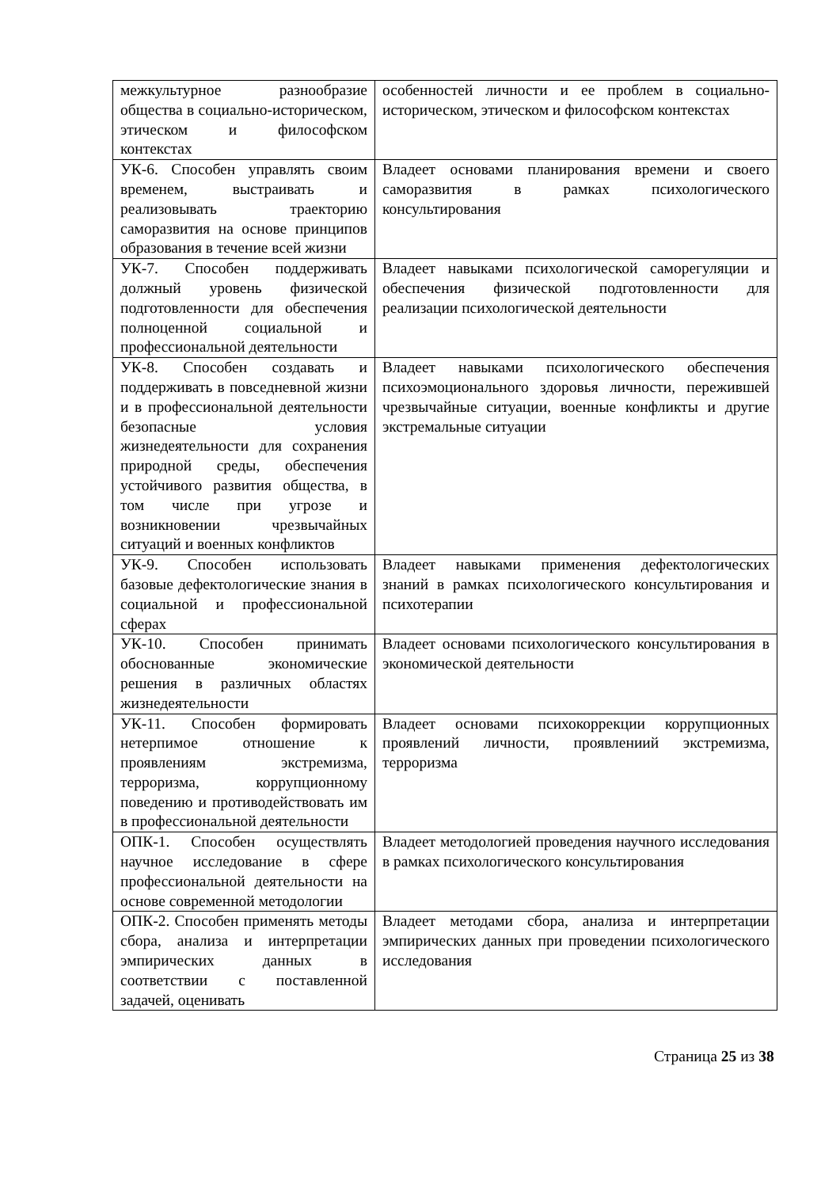| межкультурное разнообразие общества в социально-историческом, этическом и философском контекстах | особенностей личности и ее проблем в социально-историческом, этическом и философском контекстах |
| УК-6. Способен управлять своим временем, выстраивать и реализовывать траекторию саморазвития на основе принципов образования в течение всей жизни | Владеет основами планирования времени и своего саморазвития в рамках психологического консультирования |
| УК-7. Способен поддерживать должный уровень физической подготовленности для обеспечения полноценной социальной и профессиональной деятельности | Владеет навыками психологической саморегуляции и обеспечения физической подготовленности для реализации психологической деятельности |
| УК-8. Способен создавать и поддерживать в повседневной жизни и в профессиональной деятельности безопасные условия жизнедеятельности для сохранения природной среды, обеспечения устойчивого развития общества, в том числе при угрозе и возникновении чрезвычайных ситуаций и военных конфликтов | Владеет навыками психологического обеспечения психоэмоционального здоровья личности, пережившей чрезвычайные ситуации, военные конфликты и другие экстремальные ситуации |
| УК-9. Способен использовать базовые дефектологические знания в социальной и профессиональной сферах | Владеет навыками применения дефектологических знаний в рамках психологического консультирования и психотерапии |
| УК-10. Способен принимать обоснованные экономические решения в различных областях жизнедеятельности | Владеет основами психологического консультирования в экономической деятельности |
| УК-11. Способен формировать нетерпимое отношение к проявлениям экстремизма, терроризма, коррупционному поведению и противодействовать им в профессиональной деятельности | Владеет основами психокоррекции коррупционных проявлений личности, проявлениий экстремизма, терроризма |
| ОПК-1. Способен осуществлять научное исследование в сфере профессиональной деятельности на основе современной методологии | Владеет методологией проведения научного исследования в рамках психологического консультирования |
| ОПК-2. Способен применять методы сбора, анализа и интерпретации эмпирических данных в соответствии с поставленной задачей, оценивать | Владеет методами сбора, анализа и интерпретации эмпирических данных при проведении психологического исследования |
Страница 25 из 38